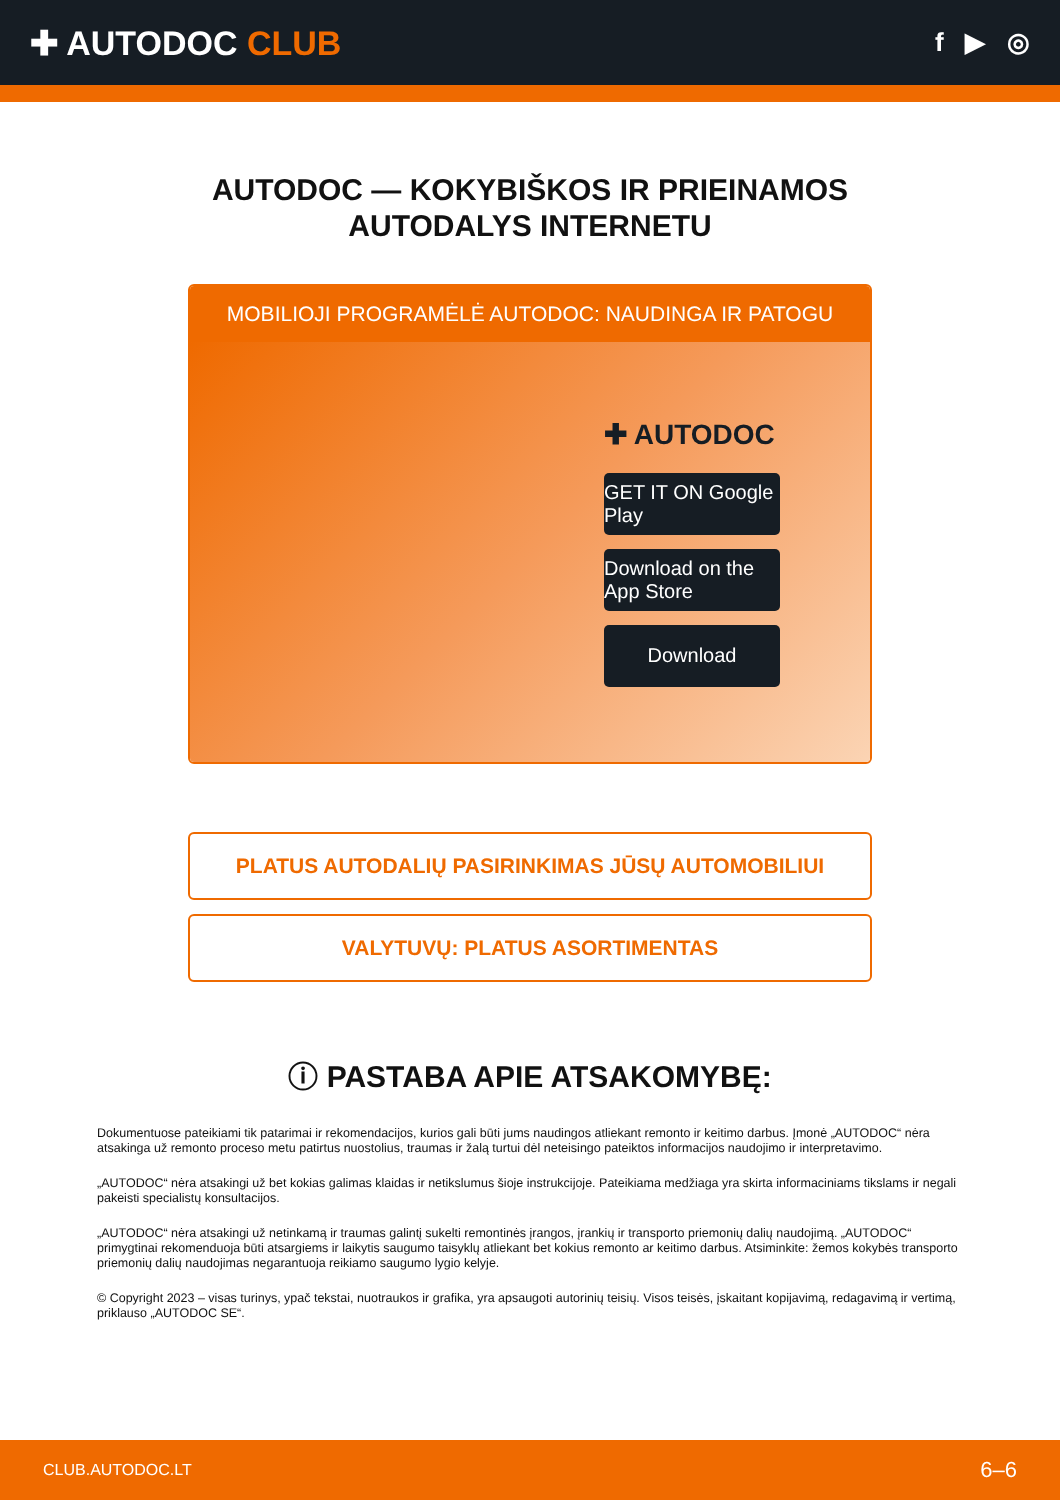✚ AUTODOC CLUB
f ▶ ◎
AUTODOC — KOKYBIŠKOS IR PRIEINAMOS
AUTODALYS INTERNETU
MOBILIOJI PROGRAMĖLĖ AUTODOC: NAUDINGA IR PATOGU
✚ AUTODOC
GET IT ON Google Play
Download on the App Store
Download
PLATUS AUTODALIŲ PASIRINKIMAS JŪSŲ AUTOMOBILIUI
VALYTUVŲ: PLATUS ASORTIMENTAS
ⓘ PASTABA APIE ATSAKOMYBĘ:
Dokumentuose pateikiami tik patarimai ir rekomendacijos, kurios gali būti jums naudingos atliekant remonto ir keitimo darbus. Įmonė „AUTODOC“ nėra atsakinga už remonto proceso metu patirtus nuostolius, traumas ir žalą turtui dėl neteisingo pateiktos informacijos naudojimo ir interpretavimo.
„AUTODOC“ nėra atsakingi už bet kokias galimas klaidas ir netikslumus šioje instrukcijoje. Pateikiama medžiaga yra skirta informaciniams tikslams ir negali pakeisti specialistų konsultacijos.
„AUTODOC“ nėra atsakingi už netinkamą ir traumas galintį sukelti remontinės įrangos, įrankių ir transporto priemonių dalių naudojimą. „AUTODOC“ primygtinai rekomenduoja būti atsargiems ir laikytis saugumo taisyklų atliekant bet kokius remonto ar keitimo darbus. Atsiminkite: žemos kokybės transporto priemonių dalių naudojimas negarantuoja reikiamo saugumo lygio kelyje.
© Copyright 2023 – visas turinys, ypač tekstai, nuotraukos ir grafika, yra apsaugoti autorinių teisių. Visos teisės, įskaitant kopijavimą, redagavimą ir vertimą, priklauso „AUTODOC SE“.
CLUB.AUTODOC.LT 6–6